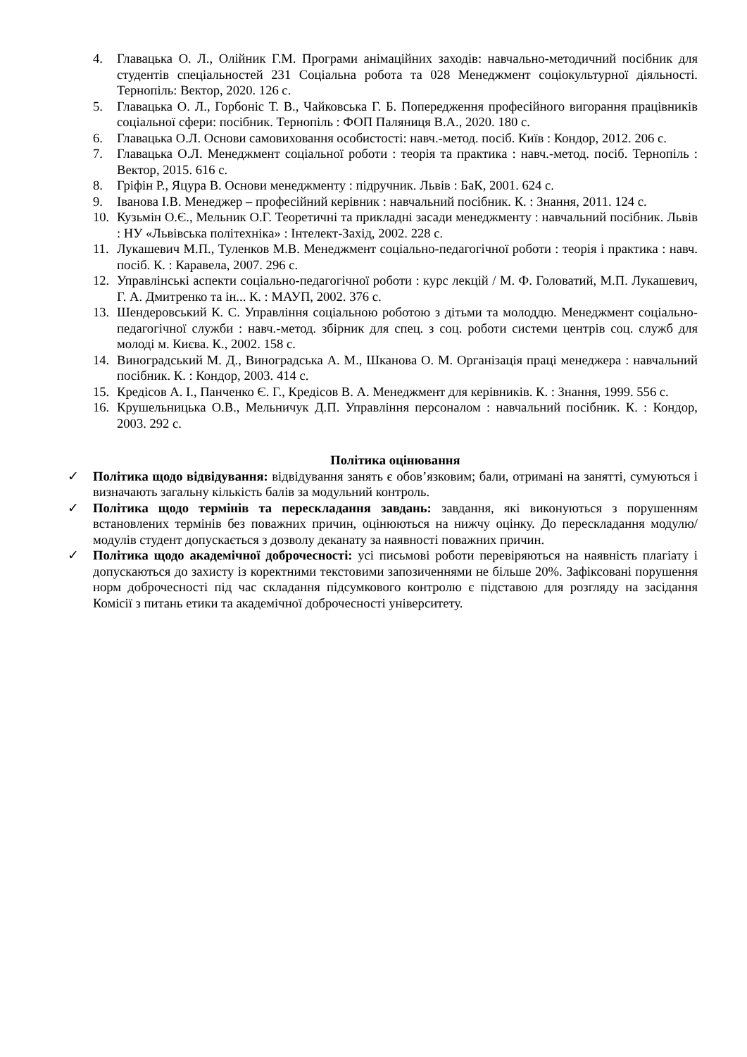4. Главацька О. Л., Олійник Г.М. Програми анімаційних заходів: навчально-методичний посібник для студентів спеціальностей 231 Соціальна робота та 028 Менеджмент соціокультурної діяльності. Тернопіль: Вектор, 2020. 126 с.
5. Главацька О. Л., Горбоніс Т. В., Чайковська Г. Б. Попередження професійного вигорання працівників соціальної сфери: посібник. Тернопіль : ФОП Паляниця В.А., 2020. 180 с.
6. Главацька О.Л. Основи самовиховання особистості: навч.-метод. посіб. Київ : Кондор, 2012. 206 с.
7. Главацька О.Л. Менеджмент соціальної роботи : теорія та практика : навч.-метод. посіб. Тернопіль : Вектор, 2015. 616 с.
8. Гріфін Р., Яцура В. Основи менеджменту : підручник. Львів : БаК, 2001. 624 с.
9. Іванова І.В. Менеджер – професійний керівник : навчальний посібник. К. : Знання, 2011. 124 с.
10. Кузьмін О.Є., Мельник О.Г. Теоретичні та прикладні засади менеджменту : навчальний посібник. Львів : НУ «Львівська політехніка» : Інтелект-Захід, 2002. 228 с.
11. Лукашевич М.П., Туленков М.В. Менеджмент соціально-педагогічної роботи : теорія і практика : навч. посіб. К. : Каравела, 2007. 296 с.
12. Управлінські аспекти соціально-педагогічної роботи : курс лекцій / М. Ф. Головатий, М.П. Лукашевич, Г. А. Дмитренко та ін... К. : МАУП, 2002. 376 с.
13. Шендеровський К. С. Управління соціальною роботою з дітьми та молоддю. Менеджмент соціально-педагогічної служби : навч.-метод. збірник для спец. з соц. роботи системи центрів соц. служб для молоді м. Києва. К., 2002. 158 с.
14. Виноградський М. Д., Виноградська А. М., Шканова О. М. Організація праці менеджера : навчальний посібник. К. : Кондор, 2003. 414 с.
15. Кредісов А. І., Панченко Є. Г., Кредісов В. А. Менеджмент для керівників. К. : Знання, 1999. 556 с.
16. Крушельницька О.В., Мельничук Д.П. Управління персоналом : навчальний посібник. К. : Кондор, 2003. 292 с.
Політика оцінювання
✓ Політика щодо відвідування: відвідування занять є обов’язковим; бали, отримані на занятті, сумуються і визначають загальну кількість балів за модульний контроль.
✓ Політика щодо термінів та перескладання завдань: завдання, які виконуються з порушенням встановлених термінів без поважних причин, оцінюються на нижчу оцінку. До перескладання модулю/модулів студент допускається з дозволу деканату за наявності поважних причин.
✓ Політика щодо академічної доброчесності: усі письмові роботи перевіряються на наявність плагіату і допускаються до захисту із коректними текстовими запозиченнями не більше 20%. Зафіксовані порушення норм доброчесності під час складання підсумкового контролю є підставою для розгляду на засідання Комісії з питань етики та академічної доброчесності університету.